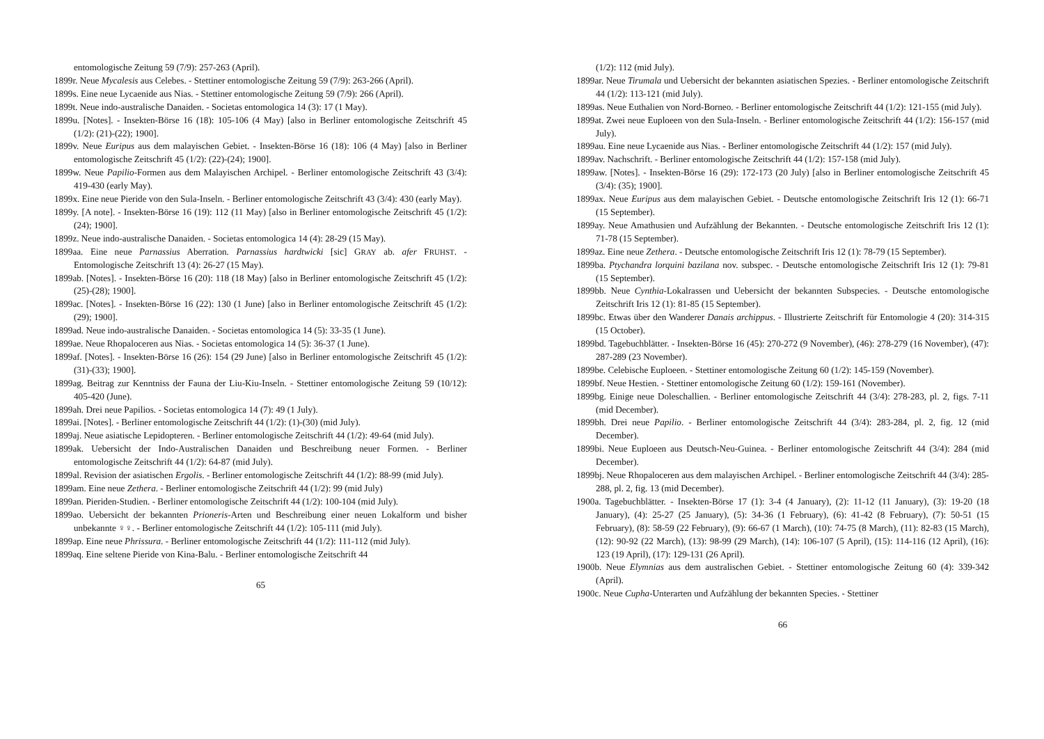entomologische Zeitung 59 (7/9): 257-263 (April).
1899r. Neue Mycalesis aus Celebes. - Stettiner entomologische Zeitung 59 (7/9): 263-266 (April).
1899s. Eine neue Lycaenide aus Nias. - Stettiner entomologische Zeitung 59 (7/9): 266 (April).
1899t. Neue indo-australische Danaiden. - Societas entomologica 14 (3): 17 (1 May).
1899u. [Notes]. - Insekten-Börse 16 (18): 105-106 (4 May) [also in Berliner entomologische Zeitschrift 45 (1/2): (21)-(22); 1900].
1899v. Neue Euripus aus dem malayischen Gebiet. - Insekten-Börse 16 (18): 106 (4 May) [also in Berliner entomologische Zeitschrift 45 (1/2): (22)-(24); 1900].
1899w. Neue Papilio-Formen aus dem Malayischen Archipel. - Berliner entomologische Zeitschrift 43 (3/4): 419-430 (early May).
1899x. Eine neue Pieride von den Sula-Inseln. - Berliner entomologische Zeitschrift 43 (3/4): 430 (early May).
1899y. [A note]. - Insekten-Börse 16 (19): 112 (11 May) [also in Berliner entomologische Zeitschrift 45 (1/2): (24); 1900].
1899z. Neue indo-australische Danaiden. - Societas entomologica 14 (4): 28-29 (15 May).
1899aa. Eine neue Parnassius Aberration. Parnassius hardtwicki [sic] GRAY ab. afer FRUHST. - Entomologische Zeitschrift 13 (4): 26-27 (15 May).
1899ab. [Notes]. - Insekten-Börse 16 (20): 118 (18 May) [also in Berliner entomologische Zeitschrift 45 (1/2): (25)-(28); 1900].
1899ac. [Notes]. - Insekten-Börse 16 (22): 130 (1 June) [also in Berliner entomologische Zeitschrift 45 (1/2): (29); 1900].
1899ad. Neue indo-australische Danaiden. - Societas entomologica 14 (5): 33-35 (1 June).
1899ae. Neue Rhopaloceren aus Nias. - Societas entomologica 14 (5): 36-37 (1 June).
1899af. [Notes]. - Insekten-Börse 16 (26): 154 (29 June) [also in Berliner entomologische Zeitschrift 45 (1/2): (31)-(33); 1900].
1899ag. Beitrag zur Kenntniss der Fauna der Liu-Kiu-Inseln. - Stettiner entomologische Zeitung 59 (10/12): 405-420 (June).
1899ah. Drei neue Papilios. - Societas entomologica 14 (7): 49 (1 July).
1899ai. [Notes]. - Berliner entomologische Zeitschrift 44 (1/2): (1)-(30) (mid July).
1899aj. Neue asiatische Lepidopteren. - Berliner entomologische Zeitschrift 44 (1/2): 49-64 (mid July).
1899ak. Uebersicht der Indo-Australischen Danaiden und Beschreibung neuer Formen. - Berliner entomologische Zeitschrift 44 (1/2): 64-87 (mid July).
1899al. Revision der asiatischen Ergolis. - Berliner entomologische Zeitschrift 44 (1/2): 88-99 (mid July).
1899am. Eine neue Zethera. - Berliner entomologische Zeitschrift 44 (1/2): 99 (mid July)
1899an. Pieriden-Studien. - Berliner entomologische Zeitschrift 44 (1/2): 100-104 (mid July).
1899ao. Uebersicht der bekannten Prioneris-Arten und Beschreibung einer neuen Lokalform und bisher unbekannte ♀♀. - Berliner entomologische Zeitschrift 44 (1/2): 105-111 (mid July).
1899ap. Eine neue Phrissura. - Berliner entomologische Zeitschrift 44 (1/2): 111-112 (mid July).
1899aq. Eine seltene Pieride von Kina-Balu. - Berliner entomologische Zeitschrift 44
65
(1/2): 112 (mid July).
1899ar. Neue Tirumala und Uebersicht der bekannten asiatischen Spezies. - Berliner entomologische Zeitschrift 44 (1/2): 113-121 (mid July).
1899as. Neue Euthalien von Nord-Borneo. - Berliner entomologische Zeitschrift 44 (1/2): 121-155 (mid July).
1899at. Zwei neue Euploeen von den Sula-Inseln. - Berliner entomologische Zeitschrift 44 (1/2): 156-157 (mid July).
1899au. Eine neue Lycaenide aus Nias. - Berliner entomologische Zeitschrift 44 (1/2): 157 (mid July).
1899av. Nachschrift. - Berliner entomologische Zeitschrift 44 (1/2): 157-158 (mid July).
1899aw. [Notes]. - Insekten-Börse 16 (29): 172-173 (20 July) [also in Berliner entomologische Zeitschrift 45 (3/4): (35); 1900].
1899ax. Neue Euripus aus dem malayischen Gebiet. - Deutsche entomologische Zeitschrift Iris 12 (1): 66-71 (15 September).
1899ay. Neue Amathusien und Aufzählung der Bekannten. - Deutsche entomologische Zeitschrift Iris 12 (1): 71-78 (15 September).
1899az. Eine neue Zethera. - Deutsche entomologische Zeitschrift Iris 12 (1): 78-79 (15 September).
1899ba. Ptychandra lorquini bazilana nov. subspec. - Deutsche entomologische Zeitschrift Iris 12 (1): 79-81 (15 September).
1899bb. Neue Cynthia-Lokalrassen und Uebersicht der bekannten Subspecies. - Deutsche entomologische Zeitschrift Iris 12 (1): 81-85 (15 September).
1899bc. Etwas über den Wanderer Danais archippus. - Illustrierte Zeitschrift für Entomologie 4 (20): 314-315 (15 October).
1899bd. Tagebuchblätter. - Insekten-Börse 16 (45): 270-272 (9 November), (46): 278-279 (16 November), (47): 287-289 (23 November).
1899be. Celebische Euploeen. - Stettiner entomologische Zeitung 60 (1/2): 145-159 (November).
1899bf. Neue Hestien. - Stettiner entomologische Zeitung 60 (1/2): 159-161 (November).
1899bg. Einige neue Doleschallien. - Berliner entomologische Zeitschrift 44 (3/4): 278-283, pl. 2, figs. 7-11 (mid December).
1899bh. Drei neue Papilio. - Berliner entomologische Zeitschrift 44 (3/4): 283-284, pl. 2, fig. 12 (mid December).
1899bi. Neue Euploeen aus Deutsch-Neu-Guinea. - Berliner entomologische Zeitschrift 44 (3/4): 284 (mid December).
1899bj. Neue Rhopaloceren aus dem malayischen Archipel. - Berliner entomologische Zeitschrift 44 (3/4): 285-288, pl. 2, fig. 13 (mid December).
1900a. Tagebuchblätter. - Insekten-Börse 17 (1): 3-4 (4 January), (2): 11-12 (11 January), (3): 19-20 (18 January), (4): 25-27 (25 January), (5): 34-36 (1 February), (6): 41-42 (8 February), (7): 50-51 (15 February), (8): 58-59 (22 February), (9): 66-67 (1 March), (10): 74-75 (8 March), (11): 82-83 (15 March), (12): 90-92 (22 March), (13): 98-99 (29 March), (14): 106-107 (5 April), (15): 114-116 (12 April), (16): 123 (19 April), (17): 129-131 (26 April).
1900b. Neue Elymnias aus dem australischen Gebiet. - Stettiner entomologische Zeitung 60 (4): 339-342 (April).
1900c. Neue Cupha-Unterarten und Aufzählung der bekannten Species. - Stettiner
66